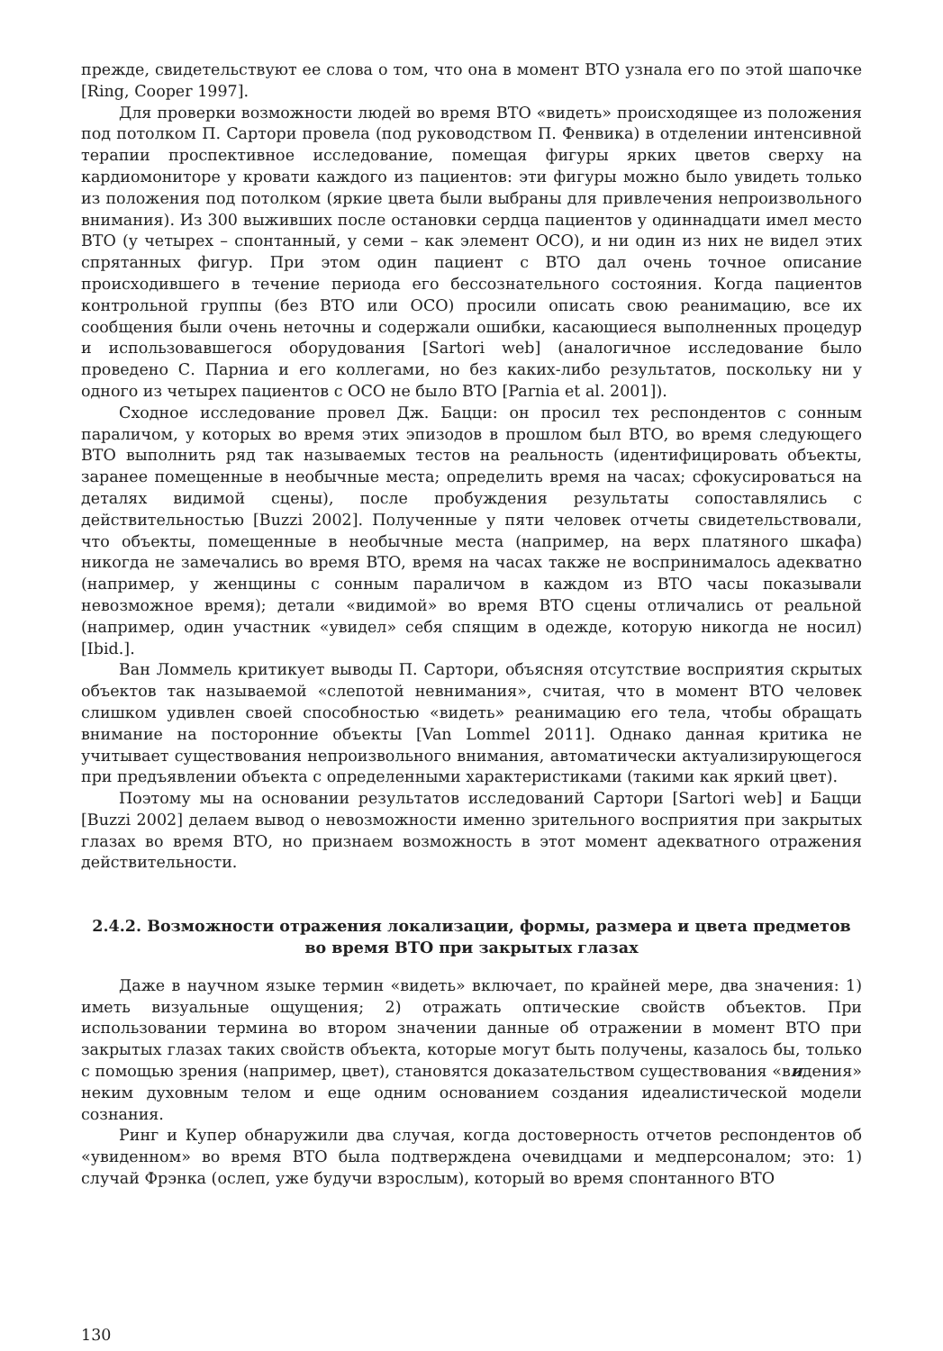прежде, свидетельствуют ее слова о том, что она в момент ВТО узнала его по этой шапочке [Ring, Cooper 1997].
Для проверки возможности людей во время ВТО «видеть» происходящее из положения под потолком П. Сартори провела (под руководством П. Фенвика) в отделении интенсивной терапии проспективное исследование, помещая фигуры ярких цветов сверху на кардиомониторе у кровати каждого из пациентов: эти фигуры можно было увидеть только из положения под потолком (яркие цвета были выбраны для привлечения непроизвольного внимания). Из 300 выживших после остановки сердца пациентов у одиннадцати имел место ВТО (у четырех – спонтанный, у семи – как элемент ОСО), и ни один из них не видел этих спрятанных фигур. При этом один пациент с ВТО дал очень точное описание происходившего в течение периода его бессознательного состояния. Когда пациентов контрольной группы (без ВТО или ОСО) просили описать свою реанимацию, все их сообщения были очень неточны и содержали ошибки, касающиеся выполненных процедур и использовавшегося оборудования [Sartori web] (аналогичное исследование было проведено С. Парниа и его коллегами, но без каких-либо результатов, поскольку ни у одного из четырех пациентов с ОСО не было ВТО [Parnia et al. 2001]).
Сходное исследование провел Дж. Бацци: он просил тех респондентов с сонным параличом, у которых во время этих эпизодов в прошлом был ВТО, во время следующего ВТО выполнить ряд так называемых тестов на реальность (идентифицировать объекты, заранее помещенные в необычные места; определить время на часах; сфокусироваться на деталях видимой сцены), после пробуждения результаты сопоставлялись с действительностью [Buzzi 2002]. Полученные у пяти человек отчеты свидетельствовали, что объекты, помещенные в необычные места (например, на верх платяного шкафа) никогда не замечались во время ВТО, время на часах также не воспринималось адекватно (например, у женщины с сонным параличом в каждом из ВТО часы показывали невозможное время); детали «видимой» во время ВТО сцены отличались от реальной (например, один участник «увидел» себя спящим в одежде, которую никогда не носил) [Ibid.].
Ван Ломмель критикует выводы П. Сартори, объясняя отсутствие восприятия скрытых объектов так называемой «слепотой невнимания», считая, что в момент ВТО человек слишком удивлен своей способностью «видеть» реанимацию его тела, чтобы обращать внимание на посторонние объекты [Van Lommel 2011]. Однако данная критика не учитывает существования непроизвольного внимания, автоматически актуализирующегося при предъявлении объекта с определенными характеристиками (такими как яркий цвет).
Поэтому мы на основании результатов исследований Сартори [Sartori web] и Бацци [Buzzi 2002] делаем вывод о невозможности именно зрительного восприятия при закрытых глазах во время ВТО, но признаем возможность в этот момент адекватного отражения действительности.
2.4.2. Возможности отражения локализации, формы, размера и цвета предметов
во время ВТО при закрытых глазах
Даже в научном языке термин «видеть» включает, по крайней мере, два значения: 1) иметь визуальные ощущения; 2) отражать оптические свойств объектов. При использовании термина во втором значении данные об отражении в момент ВТО при закрытых глазах таких свойств объекта, которые могут быть получены, казалось бы, только с помощью зрения (например, цвет), становятся доказательством существования «видения» неким духовным телом и еще одним основанием создания идеалистической модели сознания.
Ринг и Купер обнаружили два случая, когда достоверность отчетов респондентов об «увиденном» во время ВТО была подтверждена очевидцами и медперсоналом; это: 1) случай Фрэнка (ослеп, уже будучи взрослым), который во время спонтанного ВТО
130